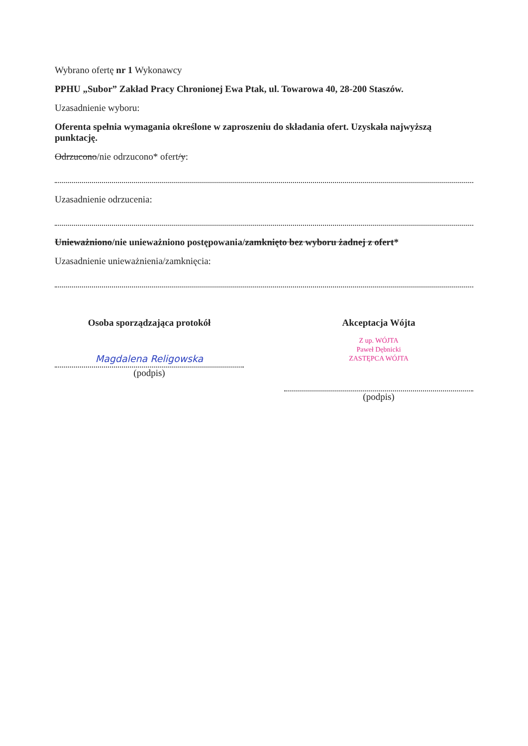Wybrano ofertę nr 1 Wykonawcy
PPHU „Subor” Zakład Pracy Chronionej Ewa Ptak, ul. Towarowa 40, 28-200 Staszów.
Uzasadnienie wyboru:
Oferenta spełnia wymagania określone w zaproszeniu do składania ofert. Uzyskała najwyższą punktację.
Odrzucono/nie odrzucono* ofert/y:
Uzasadnienie odrzucenia:
Unieważniono/nie unieważniono postępowania/zamknięto bez wyboru żadnej z ofert*
Uzasadnienie unieważnienia/zamknięcia:
Osoba sporządzająca protokół
Magdalena Religowska
(podpis)
Akceptacja Wójta
Z up. WÓJTA
Paweł Dębnicki
ZASTĘPCA WÓJTA
(podpis)